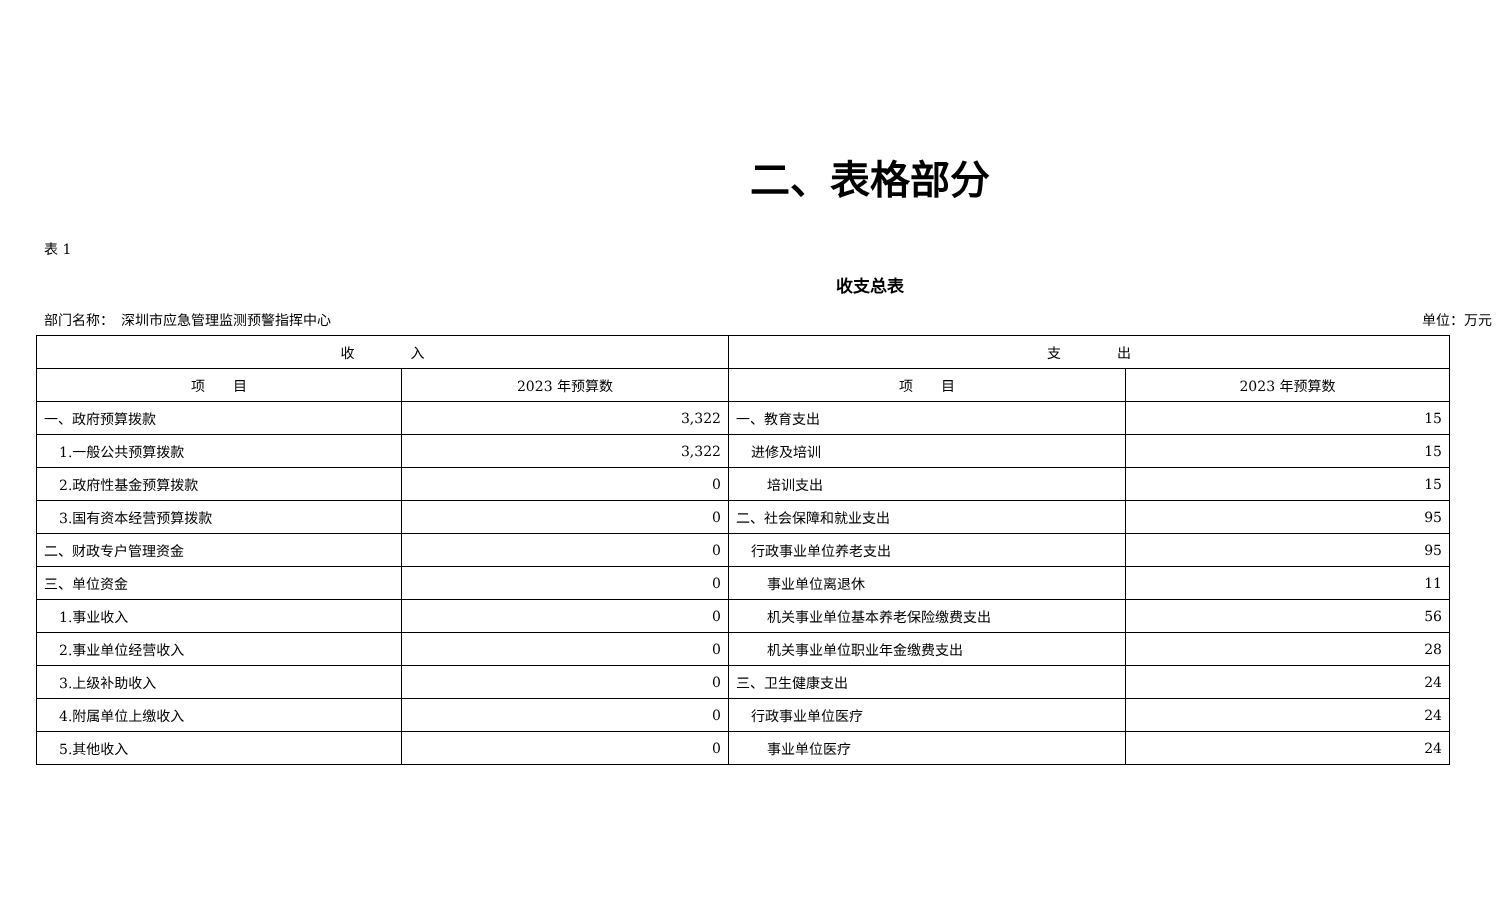二、表格部分
表 1
收支总表
部门名称：　深圳市应急管理监测预警指挥中心 单位：万元
| 收 入 | | 支 出 | |
| --- | --- | --- | --- |
| 项 目 | 2023 年预算数 | 项 目 | 2023 年预算数 |
| 一、政府预算拨款 | 3,322 | 一、教育支出 | 15 |
| 1.一般公共预算拨款 | 3,322 | 进修及培训 | 15 |
| 2.政府性基金预算拨款 | 0 | 培训支出 | 15 |
| 3.国有资本经营预算拨款 | 0 | 二、社会保障和就业支出 | 95 |
| 二、财政专户管理资金 | 0 | 行政事业单位养老支出 | 95 |
| 三、单位资金 | 0 | 事业单位离退休 | 11 |
| 1.事业收入 | 0 | 机关事业单位基本养老保险缴费支出 | 56 |
| 2.事业单位经营收入 | 0 | 机关事业单位职业年金缴费支出 | 28 |
| 3.上级补助收入 | 0 | 三、卫生健康支出 | 24 |
| 4.附属单位上缴收入 | 0 | 行政事业单位医疗 | 24 |
| 5.其他收入 | 0 | 事业单位医疗 | 24 |